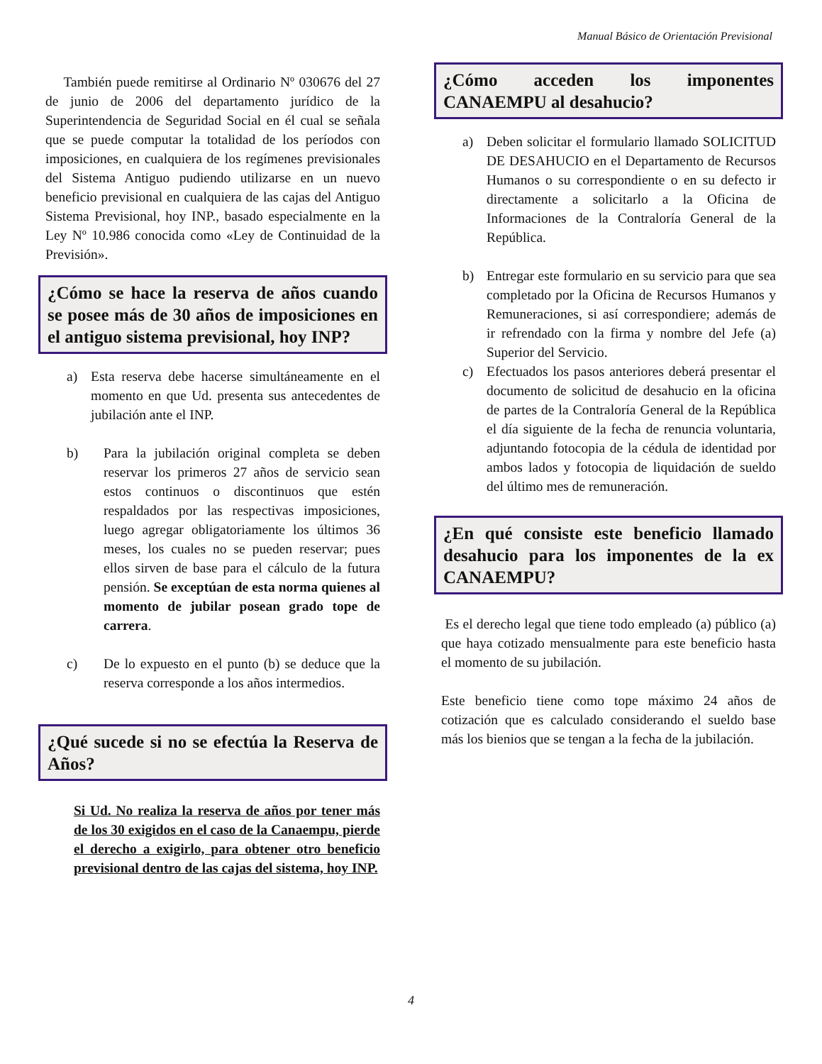Manual Básico de Orientación Previsional
También puede remitirse al Ordinario Nº 030676 del 27 de junio de 2006 del departamento jurídico de la Superintendencia de Seguridad Social en él cual se señala que se puede computar la totalidad de los períodos con imposiciones, en cualquiera de los regímenes previsionales del Sistema Antiguo pudiendo utilizarse en un nuevo beneficio previsional en cualquiera de las cajas del Antiguo Sistema Previsional, hoy INP., basado especialmente en la Ley Nº 10.986 conocida como «Ley de Continuidad de la Previsión».
¿Cómo se hace la reserva de años cuando se posee más de 30 años de imposiciones en el antiguo sistema previsional, hoy INP?
a) Esta reserva debe hacerse simultáneamente en el momento en que Ud. presenta sus antecedentes de jubilación ante el INP.
b) Para la jubilación original completa se deben reservar los primeros 27 años de servicio sean estos continuos o discontinuos que estén respaldados por las respectivas imposiciones, luego agregar obligatoriamente los últimos 36 meses, los cuales no se pueden reservar; pues ellos sirven de base para el cálculo de la futura pensión. Se exceptúan de esta norma quienes al momento de jubilar posean grado tope de carrera.
c) De lo expuesto en el punto (b) se deduce que la reserva corresponde a los años intermedios.
¿Qué sucede si no se efectúa la Reserva de Años?
Si Ud. No realiza la reserva de años por tener más de los 30 exigidos en el caso de la Canaempu, pierde el derecho a exigirlo, para obtener otro beneficio previsional dentro de las cajas del sistema, hoy INP.
¿Cómo acceden los imponentes CANAEMPU al desahucio?
a) Deben solicitar el formulario llamado SOLICITUD DE DESAHUCIO en el Departamento de Recursos Humanos o su correspondiente o en su defecto ir directamente a solicitarlo a la Oficina de Informaciones de la Contraloría General de la República.
b) Entregar este formulario en su servicio para que sea completado por la Oficina de Recursos Humanos y Remuneraciones, si así correspondiere; además de ir refrendado con la firma y nombre del Jefe (a) Superior del Servicio.
c) Efectuados los pasos anteriores deberá presentar el documento de solicitud de desahucio en la oficina de partes de la Contraloría General de la República el día siguiente de la fecha de renuncia voluntaria, adjuntando fotocopia de la cédula de identidad por ambos lados y fotocopia de liquidación de sueldo del último mes de remuneración.
¿En qué consiste este beneficio llamado desahucio para los imponentes de la ex CANAEMPU?
Es el derecho legal que tiene todo empleado (a) público (a) que haya cotizado mensualmente para este beneficio hasta el momento de su jubilación.
Este beneficio tiene como tope máximo 24 años de cotización que es calculado considerando el sueldo base más los bienios que se tengan a la fecha de la jubilación.
4